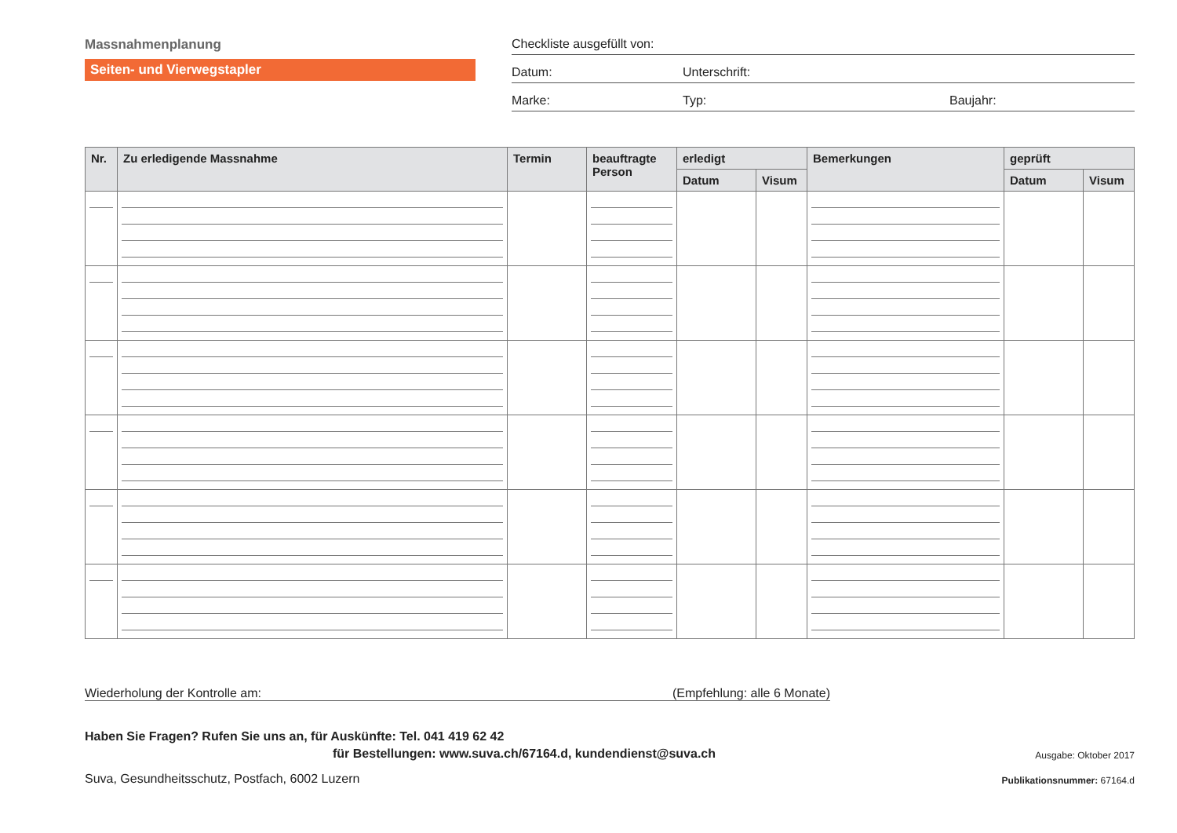Massnahmenplanung
Seiten- und Vierwegstapler
Checkliste ausgefüllt von:
Datum: Unterschrift:
Marke: Typ: Baujahr:
| Nr. | Zu erledigende Massnahme | Termin | beauftragte Person | erledigt | | Bemerkungen | geprüft | |
| --- | --- | --- | --- | --- | --- | --- | --- | --- |
| | | | | Datum | Visum | | Datum | Visum |
Wiederholung der Kontrolle am: (Empfehlung: alle 6 Monate)
Haben Sie Fragen? Rufen Sie uns an, für Auskünfte: Tel. 041 419 62 42
für Bestellungen: www.suva.ch/67164.d, kundendienst@suva.ch
Ausgabe: Oktober 2017
Suva, Gesundheitsschutz, Postfach, 6002 Luzern
Publikationsnummer: 67164.d